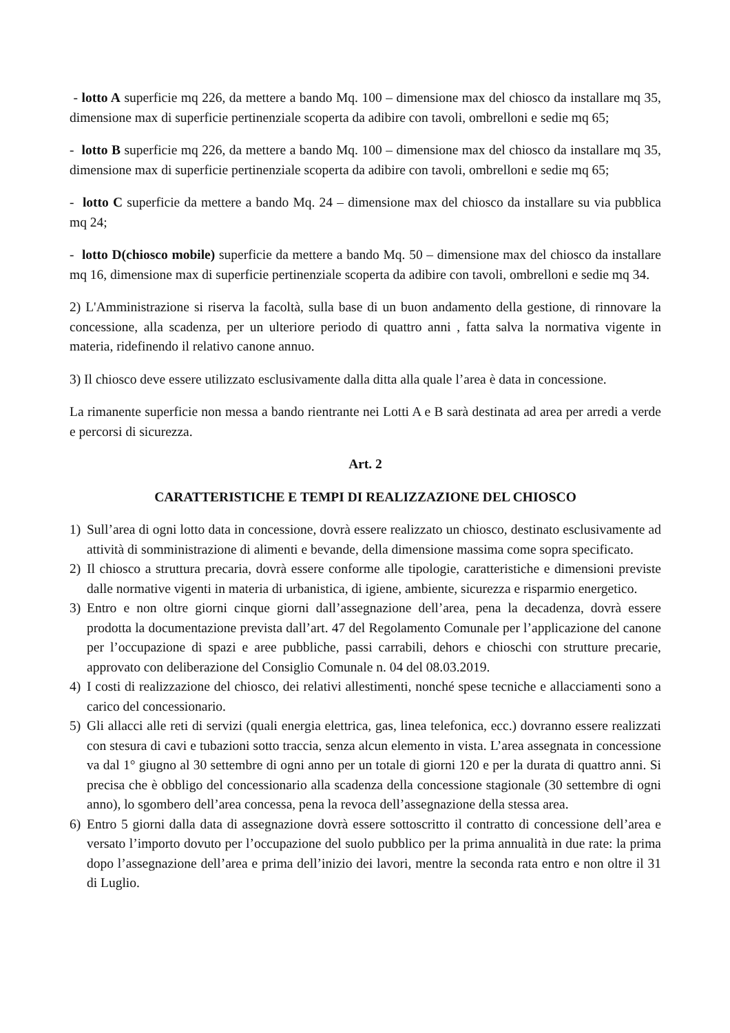- lotto A superficie mq 226, da mettere a bando Mq. 100 – dimensione max del chiosco da installare mq 35, dimensione max di superficie pertinenziale scoperta da adibire con tavoli, ombrelloni e sedie mq 65;
- lotto B superficie mq 226, da mettere a bando Mq. 100 – dimensione max del chiosco da installare mq 35, dimensione max di superficie pertinenziale scoperta da adibire con tavoli, ombrelloni e sedie mq 65;
- lotto C superficie da mettere a bando Mq. 24 – dimensione max del chiosco da installare su via pubblica mq 24;
- lotto D(chiosco mobile) superficie da mettere a bando Mq. 50 – dimensione max del chiosco da installare mq 16, dimensione max di superficie pertinenziale scoperta da adibire con tavoli, ombrelloni e sedie mq 34.
2) L'Amministrazione si riserva la facoltà, sulla base di un buon andamento della gestione, di rinnovare la concessione, alla scadenza, per un ulteriore periodo di quattro anni , fatta salva la normativa vigente in materia, ridefinendo il relativo canone annuo.
3) Il chiosco deve essere utilizzato esclusivamente dalla ditta alla quale l’area è data in concessione.
La rimanente superficie non messa a bando rientrante nei Lotti A e B sarà destinata ad area per arredi a verde e percorsi di sicurezza.
Art. 2
CARATTERISTICHE E TEMPI DI REALIZZAZIONE DEL CHIOSCO
1) Sull’area di ogni lotto data in concessione, dovrà essere realizzato un chiosco, destinato esclusivamente ad attività di somministrazione di alimenti e bevande, della dimensione massima come sopra specificato.
2) Il chiosco a struttura precaria, dovrà essere conforme alle tipologie, caratteristiche e dimensioni previste dalle normative vigenti in materia di urbanistica, di igiene, ambiente, sicurezza e risparmio energetico.
3) Entro e non oltre giorni cinque giorni dall’assegnazione dell’area, pena la decadenza, dovrà essere prodotta la documentazione prevista dall’art. 47 del Regolamento Comunale per l’applicazione del canone per l’occupazione di spazi e aree pubbliche, passi carrabili, dehors e chioschi con strutture precarie, approvato con deliberazione del Consiglio Comunale n. 04 del 08.03.2019.
4) I costi di realizzazione del chiosco, dei relativi allestimenti, nonché spese tecniche e allacciamenti sono a carico del concessionario.
5) Gli allacci alle reti di servizi (quali energia elettrica, gas, linea telefonica, ecc.) dovranno essere realizzati con stesura di cavi e tubazioni sotto traccia, senza alcun elemento in vista. L’area assegnata in concessione va dal 1° giugno al 30 settembre di ogni anno per un totale di giorni 120 e per la durata di quattro anni. Si precisa che è obbligo del concessionario alla scadenza della concessione stagionale (30 settembre di ogni anno), lo sgombero dell’area concessa, pena la revoca dell’assegnazione della stessa area.
6) Entro 5 giorni dalla data di assegnazione dovrà essere sottoscritto il contratto di concessione dell’area e versato l’importo dovuto per l’occupazione del suolo pubblico per la prima annualità in due rate: la prima dopo l’assegnazione dell’area e prima dell’inizio dei lavori, mentre la seconda rata entro e non oltre il 31 di Luglio.